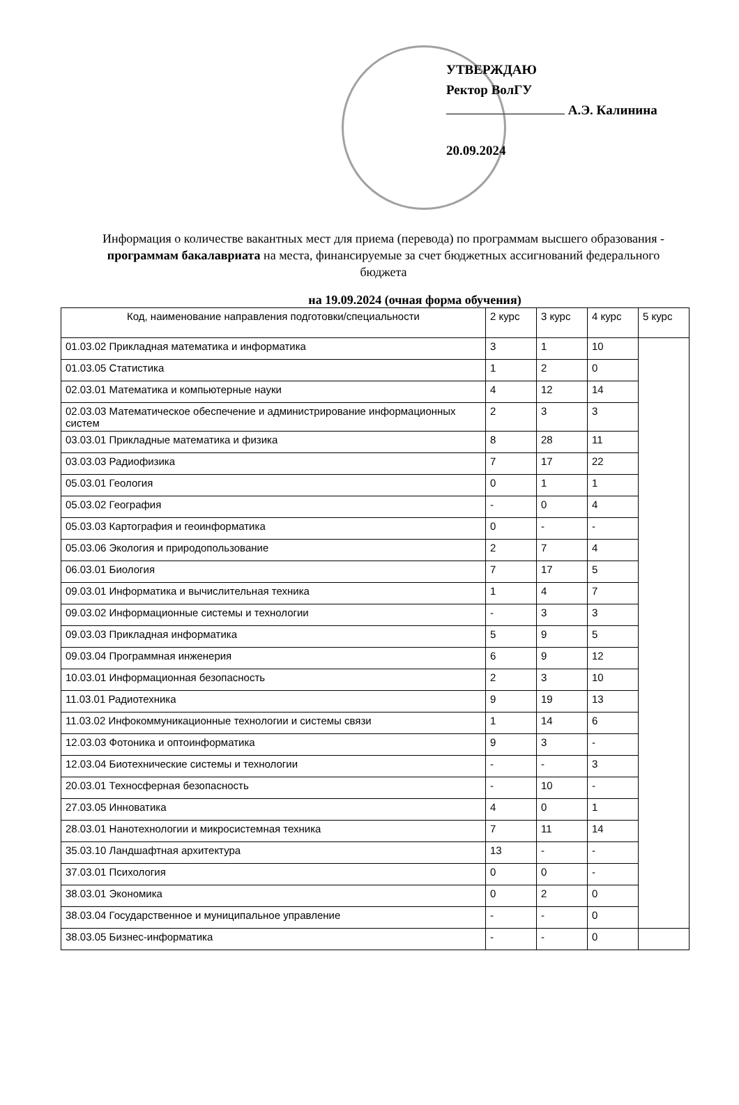УТВЕРЖДАЮ
Ректор ВолГУ
А.Э. Калинина
20.09.2024
Информация о количестве вакантных мест для приема (перевода) по программам высшего образования - программам бакалавриата на места, финансируемые за счет бюджетных ассигнований федерального бюджета
на 19.09.2024 (очная форма обучения)
| Код, наименование направления подготовки/специальности | 2 курс | 3 курс | 4 курс | 5 курс |
| --- | --- | --- | --- | --- |
| 01.03.02 Прикладная математика и информатика | 3 | 1 | 10 | |
| 01.03.05 Статистика | 1 | 2 | 0 | |
| 02.03.01 Математика и компьютерные науки | 4 | 12 | 14 | |
| 02.03.03 Математическое обеспечение и администрирование информационных систем | 2 | 3 | 3 | |
| 03.03.01 Прикладные математика и физика | 8 | 28 | 11 | |
| 03.03.03 Радиофизика | 7 | 17 | 22 | |
| 05.03.01 Геология | 0 | 1 | 1 | |
| 05.03.02 География | - | 0 | 4 | |
| 05.03.03 Картография и геоинформатика | 0 | - | - | |
| 05.03.06 Экология и природопользование | 2 | 7 | 4 | |
| 06.03.01 Биология | 7 | 17 | 5 | |
| 09.03.01 Информатика и вычислительная техника | 1 | 4 | 7 | |
| 09.03.02 Информационные системы и технологии | - | 3 | 3 | |
| 09.03.03 Прикладная информатика | 5 | 9 | 5 | |
| 09.03.04 Программная инженерия | 6 | 9 | 12 | |
| 10.03.01 Информационная безопасность | 2 | 3 | 10 | |
| 11.03.01 Радиотехника | 9 | 19 | 13 | |
| 11.03.02 Инфокоммуникационные технологии и системы связи | 1 | 14 | 6 | |
| 12.03.03 Фотоника и оптоинформатика | 9 | 3 | - | |
| 12.03.04 Биотехнические системы и технологии | - | - | 3 | |
| 20.03.01 Техносферная безопасность | - | 10 | - | |
| 27.03.05 Инноватика | 4 | 0 | 1 | |
| 28.03.01 Нанотехнологии и микросистемная техника | 7 | 11 | 14 | |
| 35.03.10 Ландшафтная архитектура | 13 | - | - | |
| 37.03.01 Психология | 0 | 0 | - | |
| 38.03.01 Экономика | 0 | 2 | 0 | |
| 38.03.04 Государственное и муниципальное управление | - | - | 0 | |
| 38.03.05 Бизнес-информатика | - | - | 0 | |